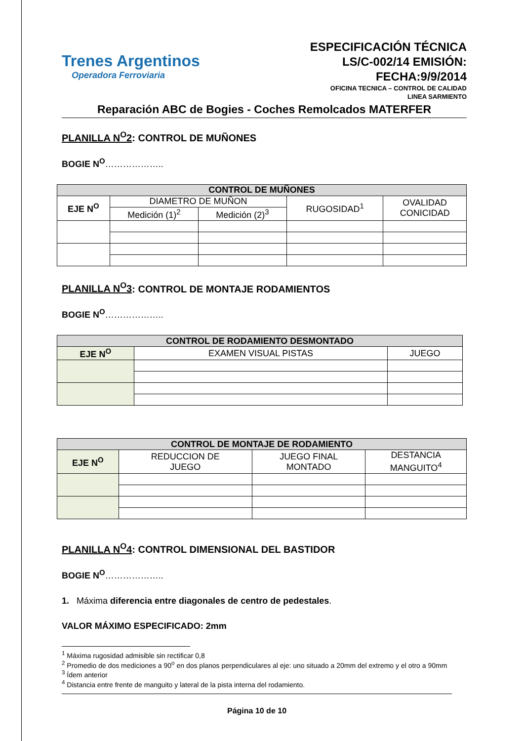Trenes Argentinos
Operadora Ferroviaria
ESPECIFICACIÓN TÉCNICA
LS/C-002/14 EMISIÓN:
FECHA:9/9/2014
OFICINA TECNICA – CONTROL DE CALIDAD
LINEA SARMIENTO
Reparación ABC de Bogies - Coches Remolcados MATERFER
PLANILLA N<sup>O</sup>2: CONTROL DE MUÑONES
BOGIE N<sup>O</sup>………………..
| CONTROL DE MUÑONES | | | | |
| --- | --- | --- | --- | --- |
| EJE N<sup>O</sup> | DIAMETRO DE MUÑON | | RUGOSIDAD<sup>1</sup> | OVALIDAD CONICIDAD |
| | Medición (1)<sup>2</sup> | Medición (2)<sup>3</sup> | | |
PLANILLA N<sup>O</sup>3: CONTROL DE MONTAJE RODAMIENTOS
BOGIE N<sup>O</sup>………………..
| CONTROL DE RODAMIENTO DESMONTADO | | |
| --- | --- | --- |
| EJE N<sup>O</sup> | EXAMEN VISUAL PISTAS | JUEGO |
| CONTROL DE MONTAJE DE RODAMIENTO | | | |
| --- | --- | --- | --- |
| EJE N<sup>O</sup> | REDUCCION DE JUEGO | JUEGO FINAL MONTADO | DESTANCIA MANGUITO<sup>4</sup> |
PLANILLA N<sup>O</sup>4: CONTROL DIMENSIONAL DEL BASTIDOR
BOGIE N<sup>O</sup>………………..
1. Máxima diferencia entre diagonales de centro de pedestales.
VALOR MÁXIMO ESPECIFICADO: 2mm
<sup>1</sup> Máxima rugosidad admisible sin rectificar 0,8
<sup>2</sup> Promedio de dos mediciones a 90<sup>o</sup> en dos planos perpendiculares al eje: uno situado a 20mm del extremo y el otro a 90mm
<sup>3</sup> Ídem anterior
<sup>4</sup> Distancia entre frente de manguito y lateral de la pista interna del rodamiento.
Página 10 de 10